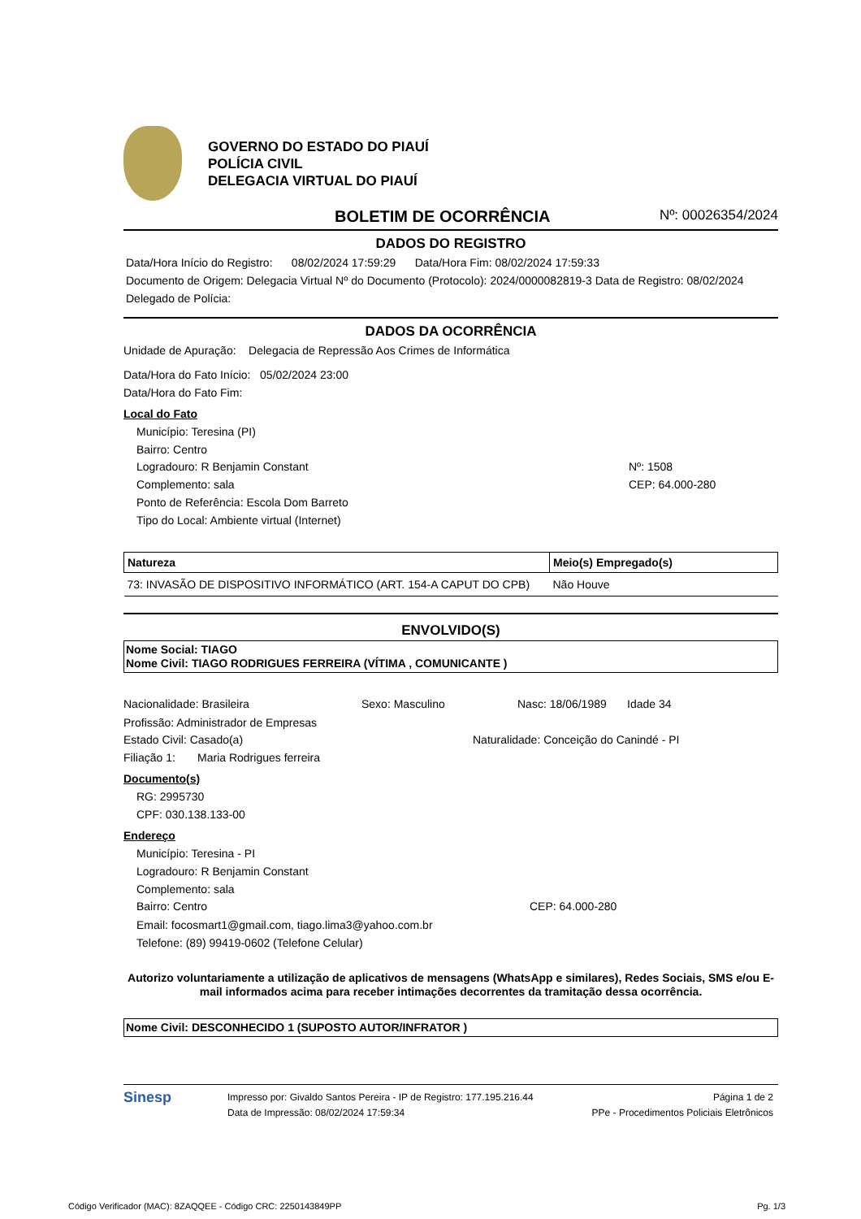GOVERNO DO ESTADO DO PIAUÍ
POLÍCIA CIVIL
DELEGACIA VIRTUAL DO PIAUÍ
BOLETIM DE OCORRÊNCIA
Nº: 00026354/2024
DADOS DO REGISTRO
Data/Hora Início do Registro: 08/02/2024 17:59:29 Data/Hora Fim: 08/02/2024 17:59:33
Documento de Origem: Delegacia Virtual Nº do Documento (Protocolo): 2024/0000082819-3 Data de Registro: 08/02/2024
Delegado de Polícia:
DADOS DA OCORRÊNCIA
Unidade de Apuração: Delegacia de Repressão Aos Crimes de Informática
Data/Hora do Fato Início: 05/02/2024 23:00
Data/Hora do Fato Fim:
Local do Fato
Município: Teresina (PI)
Bairro: Centro
Logradouro: R Benjamin Constant Nº: 1508
Complemento: sala CEP: 64.000-280
Ponto de Referência: Escola Dom Barreto
Tipo do Local: Ambiente virtual (Internet)
| Natureza | Meio(s) Empregado(s) |
| --- | --- |
| 73: INVASÃO DE DISPOSITIVO INFORMÁTICO (ART. 154-A CAPUT DO CPB) | Não Houve |
ENVOLVIDO(S)
Nome Social: TIAGO
Nome Civil: TIAGO RODRIGUES FERREIRA (VÍTIMA , COMUNICANTE )
Nacionalidade: Brasileira Sexo: Masculino Nasc: 18/06/1989 Idade 34
Profissão: Administrador de Empresas
Estado Civil: Casado(a) Naturalidade: Conceição do Canindé - PI
Filiação 1: Maria Rodrigues ferreira
Documento(s)
RG: 2995730
CPF: 030.138.133-00
Endereço
Município: Teresina - PI
Logradouro: R Benjamin Constant
Complemento: sala
Bairro: Centro CEP: 64.000-280
Email: focosmart1@gmail.com, tiago.lima3@yahoo.com.br
Telefone: (89) 99419-0602 (Telefone Celular)
Autorizo voluntariamente a utilização de aplicativos de mensagens (WhatsApp e similares), Redes Sociais, SMS e/ou E-mail informados acima para receber intimações decorrentes da tramitação dessa ocorrência.
Nome Civil: DESCONHECIDO 1 (SUPOSTO AUTOR/INFRATOR )
Sinesp
Impresso por: Givaldo Santos Pereira - IP de Registro: 177.195.216.44
Data de Impressão: 08/02/2024 17:59:34
Página 1 de 2
PPe - Procedimentos Policiais Eletrônicos
Código Verificador (MAC): 8ZAQQEE - Código CRC: 2250143849PP Pg. 1/3